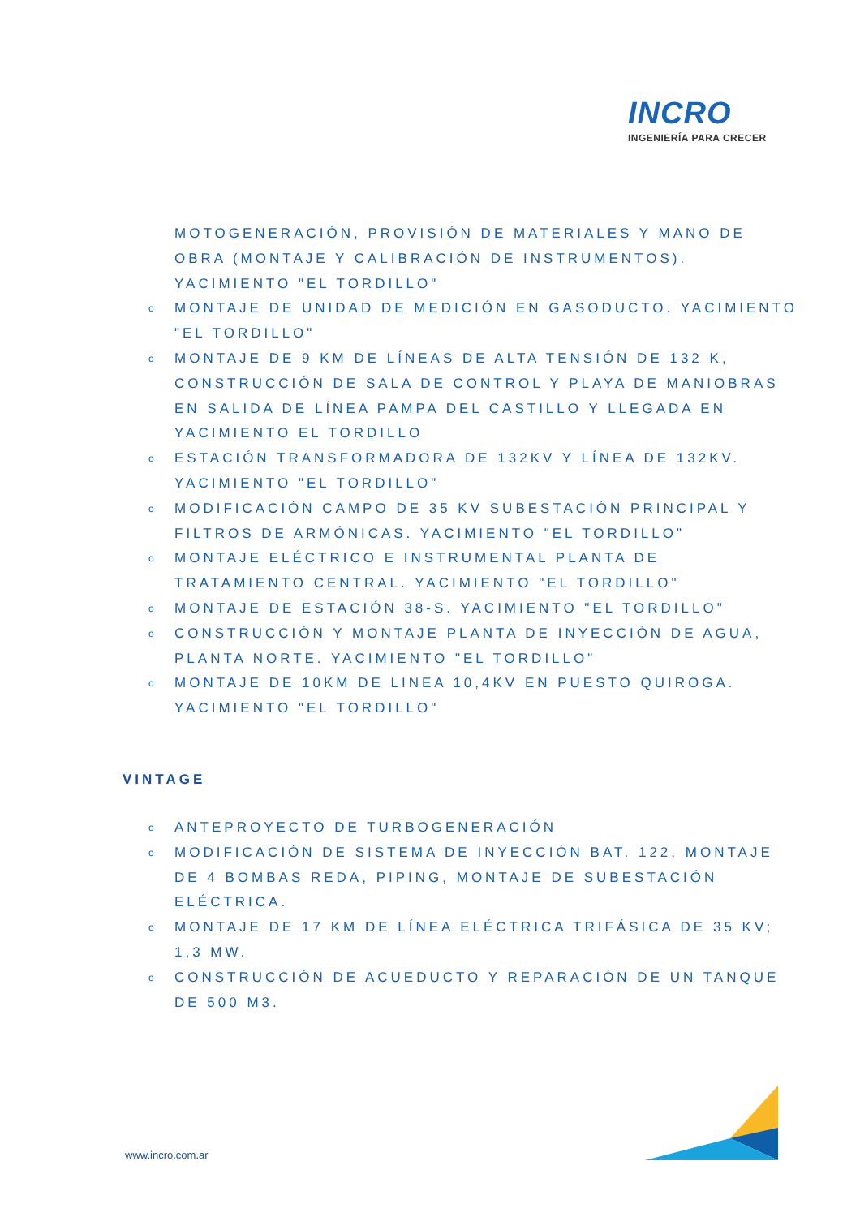INCRO
INGENIERÍA PARA CRECER
MOTOGENERACIÓN, PROVISIÓN DE MATERIALES Y MANO DE OBRA (MONTAJE Y CALIBRACIÓN DE INSTRUMENTOS). YACIMIENTO "EL TORDILLO"
o MONTAJE DE UNIDAD DE MEDICIÓN EN GASODUCTO. YACIMIENTO "EL TORDILLO"
o MONTAJE DE 9 KM DE LÍNEAS DE ALTA TENSIÓN DE 132 K, CONSTRUCCIÓN DE SALA DE CONTROL Y PLAYA DE MANIOBRAS EN SALIDA DE LÍNEA PAMPA DEL CASTILLO Y LLEGADA EN YACIMIENTO EL TORDILLO
o ESTACIÓN TRANSFORMADORA DE 132KV Y LÍNEA DE 132KV. YACIMIENTO "EL TORDILLO"
o MODIFICACIÓN CAMPO DE 35 KV SUBESTACIÓN PRINCIPAL Y FILTROS DE ARMÓNICAS. YACIMIENTO "EL TORDILLO"
o MONTAJE ELÉCTRICO E INSTRUMENTAL PLANTA DE TRATAMIENTO CENTRAL. YACIMIENTO "EL TORDILLO"
o MONTAJE DE ESTACIÓN 38-S. YACIMIENTO "EL TORDILLO"
o CONSTRUCCIÓN Y MONTAJE PLANTA DE INYECCIÓN DE AGUA, PLANTA NORTE. YACIMIENTO "EL TORDILLO"
o MONTAJE DE 10KM DE LINEA 10,4KV EN PUESTO QUIROGA. YACIMIENTO "EL TORDILLO"
VINTAGE
o ANTEPROYECTO DE TURBOGENERACIÓN
o MODIFICACIÓN DE SISTEMA DE INYECCIÓN BAT. 122, MONTAJE DE 4 BOMBAS REDA, PIPING, MONTAJE DE SUBESTACIÓN ELÉCTRICA.
o MONTAJE DE 17 KM DE LÍNEA ELÉCTRICA TRIFÁSICA DE 35 KV; 1,3 MW.
o CONSTRUCCIÓN DE ACUEDUCTO Y REPARACIÓN DE UN TANQUE DE 500 M3.
www.incro.com.ar